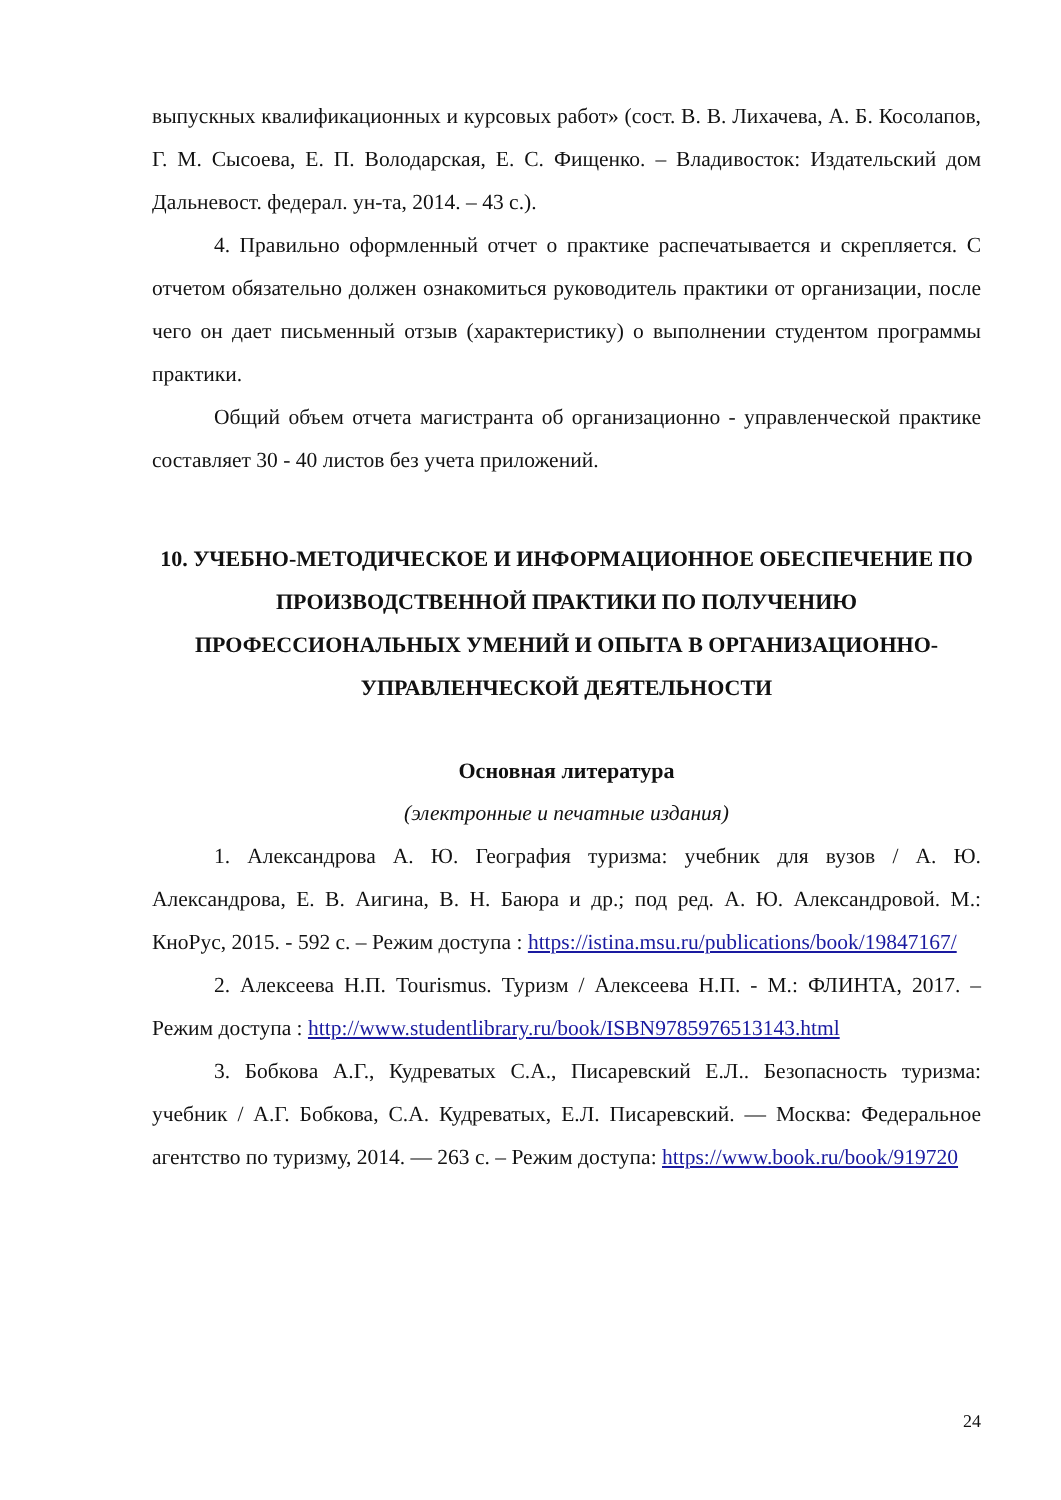выпускных квалификационных и курсовых работ» (сост. В. В. Лихачева, А. Б. Косолапов, Г. М. Сысоева, Е. П. Володарская, Е. С. Фищенко. – Владивосток: Издательский дом Дальневост. федерал. ун-та, 2014. – 43 с.).
4. Правильно оформленный отчет о практике распечатывается и скрепляется. С отчетом обязательно должен ознакомиться руководитель практики от организации, после чего он дает письменный отзыв (характеристику) о выполнении студентом программы практики.
Общий объем отчета магистранта об организационно - управленческой практике составляет 30 - 40 листов без учета приложений.
10. УЧЕБНО-МЕТОДИЧЕСКОЕ И ИНФОРМАЦИОННОЕ ОБЕСПЕЧЕНИЕ ПО ПРОИЗВОДСТВЕННОЙ ПРАКТИКИ ПО ПОЛУЧЕНИЮ ПРОФЕССИОНАЛЬНЫХ УМЕНИЙ И ОПЫТА В ОРГАНИЗАЦИОННО-УПРАВЛЕНЧЕСКОЙ ДЕЯТЕЛЬНОСТИ
Основная литература
(электронные и печатные издания)
1. Александрова А. Ю. География туризма: учебник для вузов / А. Ю. Александрова, Е. В. Аигина, В. Н. Баюра и др.; под ред. А. Ю. Александровой. М.: КноРус, 2015. - 592 с. – Режим доступа : https://istina.msu.ru/publications/book/19847167/
2. Алексеева Н.П. Tourismus. Туризм / Алексеева Н.П. - М.: ФЛИНТА, 2017. – Режим доступа : http://www.studentlibrary.ru/book/ISBN9785976513143.html
3. Бобкова А.Г., Кудреватых С.А., Писаревский Е.Л.. Безопасность туризма: учебник / А.Г. Бобкова, С.А. Кудреватых, Е.Л. Писаревский. — Москва: Федеральное агентство по туризму, 2014. — 263 с. – Режим доступа: https://www.book.ru/book/919720
24